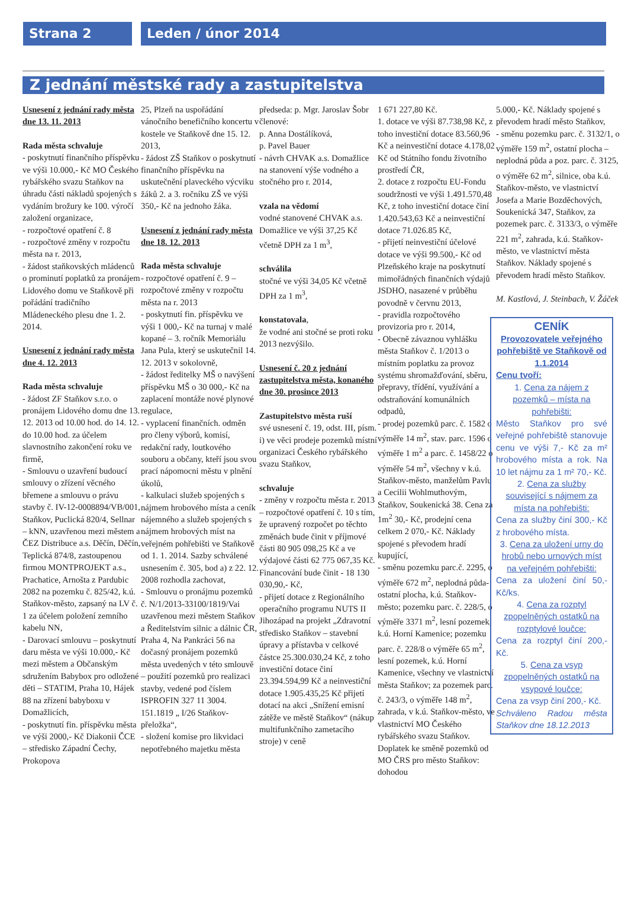Strana 2 Leden / únor 2014
Z jednání městské rady a zastupitelstva
Usnesení z jednání rady města dne 13. 11. 2013
Rada města schvaluje
- poskytnutí finančního příspěvku ve výši 10.000,- Kč MO Českého rybářského svazu Staňkov na úhradu části nákladů spojených s vydáním brožury ke 100. výročí založení organizace,
- rozpočtové opatření č. 8
- rozpočtové změny v rozpočtu města na r. 2013,
- žádost staňkovských mládenců o prominutí poplatků za pronájem Lidového domu ve Staňkově při pořádání tradičního Mládeneckého plesu dne 1. 2. 2014.
Usnesení z jednání rady města dne 4. 12. 2013
Rada města schvaluje
- žádost ZF Staňkov s.r.o. o pronájem Lidového domu dne 13. 12. 2013 od 10.00 hod. do 14. 12. do 10.00 hod. za účelem slavnostního zakončení roku ve firmě,
- Smlouvu o uzavření budoucí smlouvy o zřízení věcného břemene a smlouvu o právu stavby č. IV-12-0008894/VB/001, Staňkov, Puclická 820/4, Sellnar – kNN, uzavřenou mezi městem a ČEZ Distribuce a.s. Děčín, Děčín, Teplická 874/8, zastoupenou firmou MONTPROJEKT a.s., Prachatice, Arnošta z Pardubic 2082 na pozemku č. 825/42, k.ú. Staňkov-město, zapsaný na LV č. 1 za účelem položení zemního kabelu NN,
- Darovací smlouvu – poskytnutí daru města ve výši 10.000,- Kč mezi městem a Občanským sdružením Babybox pro odložené děti – STATIM, Praha 10, Hájek 88 na zřízení babyboxu v Domažlicích,
- poskytnutí fin. příspěvku města ve výši 2000,- Kč Diakonii ČCE – středisko Západní Čechy, Prokopova
25, Plzeň na uspořádání vánočního benefičního koncertu v kostele ve Staňkově dne 15. 12. 2013,
- žádost ZŠ Staňkov o poskytnutí finančního příspěvku na uskutečnění plaveckého výcviku žáků 2. a 3. ročníku ZŠ ve výši 350,- Kč na jednoho žáka.
Usnesení z jednání rady města dne 18. 12. 2013
Rada města schvaluje
- rozpočtové opatření č. 9 – rozpočtové změny v rozpočtu města na r. 2013
- poskytnutí fin. příspěvku ve výši 1 000,- Kč na turnaj v malé kopané – 3. ročník Memoriálu Jana Pula, který se uskutečnil 14. 12. 2013 v sokolovně,
- žádost ředitelky MŠ o navýšení příspěvku MŠ o 30 000,- Kč na zaplacení montáže nové plynové regulace,
- vyplacení finančních. odměn pro členy výborů, komisí, redakční rady, loutkového souboru a občany, kteří jsou svou prací nápomocni městu v plnění úkolů,
- kalkulaci služeb spojených s nájmem hrobového místa a ceník nájemného a služeb spojených s nájmem hrobových míst na veřejném pohřebišti ve Staňkově od 1. 1. 2014. Sazby schválené usnesením č. 305, bod a) z 22. 12. 2008 rozhodla zachovat,
- Smlouvu o pronájmu pozemků č. N/1/2013-33100/1819/Vai uzavřenou mezi městem Staňkov a Ředitelstvím silnic a dálnic ČR, Praha 4, Na Pankráci 56 na dočasný pronájem pozemků města uvedených v této smlouvě – použití pozemků pro realizaci stavby, vedené pod číslem ISPROFIN 327 11 3004. 151.1819 „ I/26 Staňkov-přeložka“,
- složení komise pro likvidaci nepotřebného majetku města
předseda: p. Mgr. Jaroslav Šobr
členové:
p. Anna Dostálíková,
p. Pavel Bauer
- návrh CHVAK a.s. Domažlice na stanovení výše vodného a stočného pro r. 2014,
vzala na vědomí
vodné stanovené CHVAK a.s. Domažlice ve výši 37,25 Kč včetně DPH za 1 m<sup>3</sup>,
schválila
stočné ve výši 34,05 Kč včetně DPH za 1 m<sup>3</sup>,
konstatovala,
že vodné ani stočné se proti roku 2013 nezvýšilo.
Usnesení č. 20 z jednání zastupitelstva města, konaného dne 30. prosince 2013
Zastupitelstvo města ruší
své usnesení č. 19, odst. III, písm. i) ve věci prodeje pozemků místní organizaci Českého rybářského svazu Staňkov,
schvaluje
- změny v rozpočtu města r. 2013 – rozpočtové opatření č. 10 s tím, že upravený rozpočet po těchto změnách bude činit v příjmové části 80 905 098,25 Kč a ve výdajové části 62 775 067,35 Kč. Financování bude činit - 18 130 030,90,- Kč,
- přijetí dotace z Regionálního operačního programu NUTS II Jihozápad na projekt „Zdravotní středisko Staňkov – stavební úpravy a přístavba v celkové částce 25.300.030,24 Kč, z toho investiční dotace činí 23.394.594,99 Kč a neinvestiční dotace 1.905.435,25 Kč přijetí dotací na akci „Snížení emisní zátěže ve městě Staňkov“ (nákup multifunkčního zametacího stroje) v ceně
1 671 227,80 Kč.
1. dotace ve výši 87.738,98 Kč, z toho investiční dotace 83.560,96 Kč a neinvestiční dotace 4.178,02 Kč od Státního fondu životního prostředí ČR,
2. dotace z rozpočtu EU-Fondu soudržnosti ve výši 1.491.570,48 Kč, z toho investiční dotace činí 1.420.543,63 Kč a neinvestiční dotace 71.026.85 Kč,
- přijetí neinvestiční účelové dotace ve výši 99.500,- Kč od Plzeňského kraje na poskytnutí mimořádných finančních výdajů JSDHO, nasazené v průběhu povodně v červnu 2013,
- pravidla rozpočtového provizoria pro r. 2014,
- Obecně závaznou vyhlášku města Staňkov č. 1/2013 o místním poplatku za provoz systému shromažďování, sběru, přepravy, třídění, využívání a odstraňování komunálních odpadů,
- prodej pozemků parc. č. 1582 o výměře 14 m<sup>2</sup>, stav. parc. 1596 o výměře 1 m<sup>2</sup> a parc. č. 1458/22 o výměře 54 m<sup>2</sup>, všechny v k.ú. Staňkov-město, manželům Pavlu a Cecilii Wohlmuthovým, Staňkov, Soukenická 38. Cena za 1m<sup>2</sup> 30,- Kč, prodejní cena celkem 2 070,- Kč. Náklady spojené s převodem hradí kupující,
- směnu pozemku parc.č. 2295, o výměře 672 m<sup>2</sup>, neplodná půda-ostatní plocha, k.ú. Staňkov-město; pozemku parc. č. 228/5, o výměře 3371 m<sup>2</sup>, lesní pozemek, k.ú. Horní Kamenice; pozemku parc. č. 228/8 o výměře 65 m<sup>2</sup>, lesní pozemek, k.ú. Horní Kamenice, všechny ve vlastnictví města Staňkov; za pozemek parc. č. 243/3, o výměře 148 m<sup>2</sup>, zahrada, v k.ú. Staňkov-město, ve vlastnictví MO Českého rybářského svazu Staňkov. Doplatek ke směně pozemků od MO ČRS pro město Staňkov: dohodou
5.000,- Kč. Náklady spojené s převodem hradí město Staňkov,
- směnu pozemku parc. č. 3132/1, o výměře 159 m<sup>2</sup>, ostatní plocha – neplodná půda a poz. parc. č. 3125, o výměře 62 m<sup>2</sup>, silnice, oba k.ú. Staňkov-město, ve vlastnictví Josefa a Marie Bozděchových, Soukenická 347, Staňkov, za pozemek parc. č. 3133/3, o výměře 221 m<sup>2</sup>, zahrada, k.ú. Staňkov-město, ve vlastnictví města Staňkov. Náklady spojené s převodem hradí město Staňkov.
M. Kastlová, J. Steinbach, V. Žáček
CENÍK
Provozovatele veřejného pohřebiště ve Staňkově od 1.1.2014
Cenu tvoří:
1. Cena za nájem z pozemků – místa na pohřebišti:
Město Staňkov pro své veřejné pohřebiště stanovuje cenu ve výši 7,- Kč za m² hrobového místa a rok. Na 10 let nájmu za 1 m² 70,- Kč.
2. Cena za služby související s nájmem za místa na pohřebišti:
Cena za služby činí 300,- Kč z hrobového místa.
3. Cena za uložení urny do hrobů nebo urnových míst na veřejném pohřebišti:
Cena za uložení činí 50,- Kč/ks.
4. Cena za rozptyl zpopelněných ostatků na rozptylové loučce:
Cena za rozptyl činí 200,- Kč.
5. Cena za vsyp zpopelněných ostatků na vsypové loučce:
Cena za vsyp činí 200,- Kč.
Schváleno Radou města Staňkov dne 18.12.2013